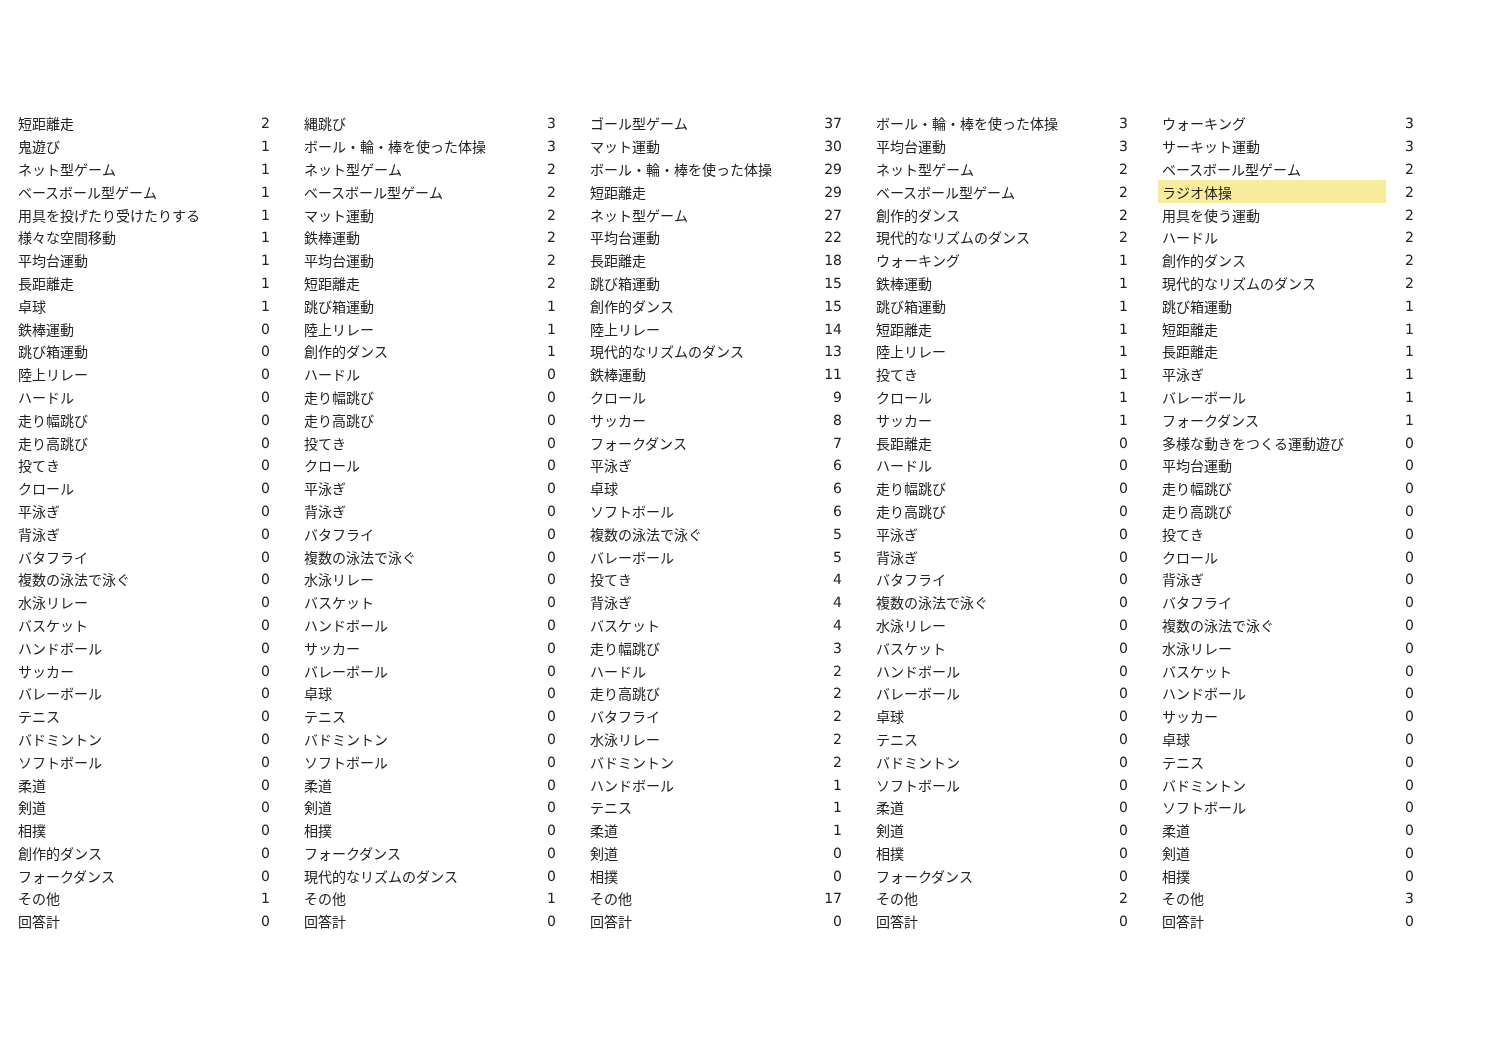| 短距離走 | 2 | 縄跳び | 3 | ゴール型ゲーム | 37 | ボール・輪・棒を使った体操 | 3 | ウォーキング | 3 |
| 鬼遊び | 1 | ボール・輪・棒を使った体操 | 3 | マット運動 | 30 | 平均台運動 | 3 | サーキット運動 | 3 |
| ネット型ゲーム | 1 | ネット型ゲーム | 2 | ボール・輪・棒を使った体操 | 29 | ネット型ゲーム | 2 | ベースボール型ゲーム | 2 |
| ベースボール型ゲーム | 1 | ベースボール型ゲーム | 2 | 短距離走 | 29 | ベースボール型ゲーム | 2 | ラジオ体操 | 2 |
| 用具を投げたり受けたりする | 1 | マット運動 | 2 | ネット型ゲーム | 27 | 創作的ダンス | 2 | 用具を使う運動 | 2 |
| 様々な空間移動 | 1 | 鉄棒運動 | 2 | 平均台運動 | 22 | 現代的なリズムのダンス | 2 | ハードル | 2 |
| 平均台運動 | 1 | 平均台運動 | 2 | 長距離走 | 18 | ウォーキング | 1 | 創作的ダンス | 2 |
| 長距離走 | 1 | 短距離走 | 2 | 跳び箱運動 | 15 | 鉄棒運動 | 1 | 現代的なリズムのダンス | 2 |
| 卓球 | 1 | 跳び箱運動 | 1 | 創作的ダンス | 15 | 跳び箱運動 | 1 | 跳び箱運動 | 1 |
| 鉄棒運動 | 0 | 陸上リレー | 1 | 陸上リレー | 14 | 短距離走 | 1 | 短距離走 | 1 |
| 跳び箱運動 | 0 | 創作的ダンス | 1 | 現代的なリズムのダンス | 13 | 陸上リレー | 1 | 長距離走 | 1 |
| 陸上リレー | 0 | ハードル | 0 | 鉄棒運動 | 11 | 投てき | 1 | 平泳ぎ | 1 |
| ハードル | 0 | 走り幅跳び | 0 | クロール | 9 | クロール | 1 | バレーボール | 1 |
| 走り幅跳び | 0 | 走り高跳び | 0 | サッカー | 8 | サッカー | 1 | フォークダンス | 1 |
| 走り高跳び | 0 | 投てき | 0 | フォークダンス | 7 | 長距離走 | 0 | 多様な動きをつくる運動遊び | 0 |
| 投てき | 0 | クロール | 0 | 平泳ぎ | 6 | ハードル | 0 | 平均台運動 | 0 |
| クロール | 0 | 平泳ぎ | 0 | 卓球 | 6 | 走り幅跳び | 0 | 走り幅跳び | 0 |
| 平泳ぎ | 0 | 背泳ぎ | 0 | ソフトボール | 6 | 走り高跳び | 0 | 走り高跳び | 0 |
| 背泳ぎ | 0 | バタフライ | 0 | 複数の泳法で泳ぐ | 5 | 平泳ぎ | 0 | 投てき | 0 |
| バタフライ | 0 | 複数の泳法で泳ぐ | 0 | バレーボール | 5 | 背泳ぎ | 0 | クロール | 0 |
| 複数の泳法で泳ぐ | 0 | 水泳リレー | 0 | 投てき | 4 | バタフライ | 0 | 背泳ぎ | 0 |
| 水泳リレー | 0 | バスケット | 0 | 背泳ぎ | 4 | 複数の泳法で泳ぐ | 0 | バタフライ | 0 |
| バスケット | 0 | ハンドボール | 0 | バスケット | 4 | 水泳リレー | 0 | 複数の泳法で泳ぐ | 0 |
| ハンドボール | 0 | サッカー | 0 | 走り幅跳び | 3 | バスケット | 0 | 水泳リレー | 0 |
| サッカー | 0 | バレーボール | 0 | ハードル | 2 | ハンドボール | 0 | バスケット | 0 |
| バレーボール | 0 | 卓球 | 0 | 走り高跳び | 2 | バレーボール | 0 | ハンドボール | 0 |
| テニス | 0 | テニス | 0 | バタフライ | 2 | 卓球 | 0 | サッカー | 0 |
| バドミントン | 0 | バドミントン | 0 | 水泳リレー | 2 | テニス | 0 | 卓球 | 0 |
| ソフトボール | 0 | ソフトボール | 0 | バドミントン | 2 | バドミントン | 0 | テニス | 0 |
| 柔道 | 0 | 柔道 | 0 | ハンドボール | 1 | ソフトボール | 0 | バドミントン | 0 |
| 剣道 | 0 | 剣道 | 0 | テニス | 1 | 柔道 | 0 | ソフトボール | 0 |
| 相撲 | 0 | 相撲 | 0 | 柔道 | 1 | 剣道 | 0 | 柔道 | 0 |
| 創作的ダンス | 0 | フォークダンス | 0 | 剣道 | 0 | 相撲 | 0 | 剣道 | 0 |
| フォークダンス | 0 | 現代的なリズムのダンス | 0 | 相撲 | 0 | フォークダンス | 0 | 相撲 | 0 |
| その他 | 1 | その他 | 1 | その他 | 17 | その他 | 2 | その他 | 3 |
| 回答計 | 0 | 回答計 | 0 | 回答計 | 0 | 回答計 | 0 | 回答計 | 0 |